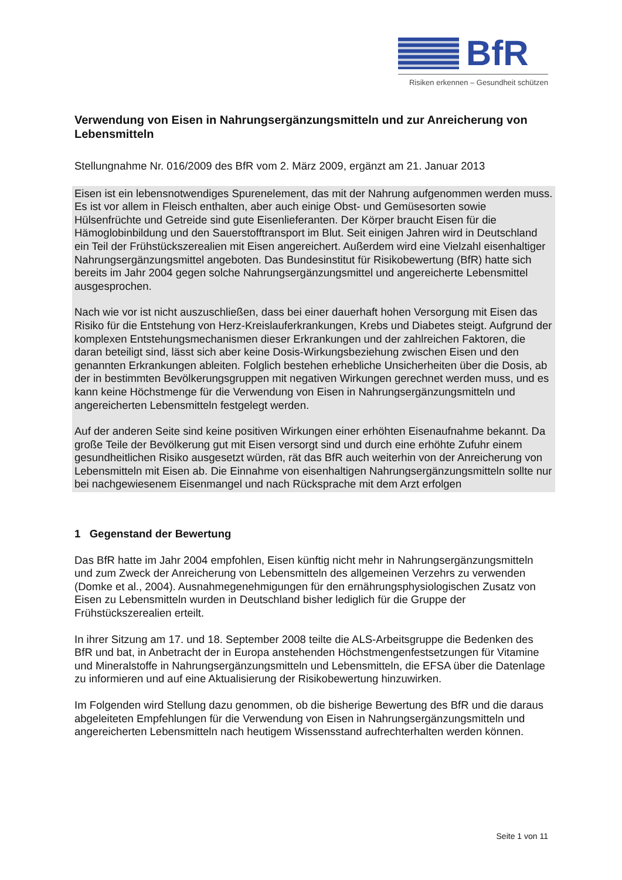BfR
Risiken erkennen – Gesundheit schützen
Verwendung von Eisen in Nahrungsergänzungsmitteln und zur Anreicherung von Lebensmitteln
Stellungnahme Nr. 016/2009 des BfR vom 2. März 2009, ergänzt am 21. Januar 2013
Eisen ist ein lebensnotwendiges Spurenelement, das mit der Nahrung aufgenommen werden muss. Es ist vor allem in Fleisch enthalten, aber auch einige Obst- und Gemüsesorten sowie Hülsenfrüchte und Getreide sind gute Eisenlieferanten. Der Körper braucht Eisen für die Hämoglobinbildung und den Sauerstofftransport im Blut. Seit einigen Jahren wird in Deutschland ein Teil der Frühstückszerealien mit Eisen angereichert. Außerdem wird eine Vielzahl eisenhaltiger Nahrungsergänzungsmittel angeboten. Das Bundesinstitut für Risikobewertung (BfR) hatte sich bereits im Jahr 2004 gegen solche Nahrungsergänzungsmittel und angereicherte Lebensmittel ausgesprochen.
Nach wie vor ist nicht auszuschließen, dass bei einer dauerhaft hohen Versorgung mit Eisen das Risiko für die Entstehung von Herz-Kreislauferkrankungen, Krebs und Diabetes steigt. Aufgrund der komplexen Entstehungsmechanismen dieser Erkrankungen und der zahlreichen Faktoren, die daran beteiligt sind, lässt sich aber keine Dosis-Wirkungsbeziehung zwischen Eisen und den genannten Erkrankungen ableiten. Folglich bestehen erhebliche Unsicherheiten über die Dosis, ab der in bestimmten Bevölkerungsgruppen mit negativen Wirkungen gerechnet werden muss, und es kann keine Höchstmenge für die Verwendung von Eisen in Nahrungsergänzungsmitteln und angereicherten Lebensmitteln festgelegt werden.
Auf der anderen Seite sind keine positiven Wirkungen einer erhöhten Eisenaufnahme bekannt. Da große Teile der Bevölkerung gut mit Eisen versorgt sind und durch eine erhöhte Zufuhr einem gesundheitlichen Risiko ausgesetzt würden, rät das BfR auch weiterhin von der Anreicherung von Lebensmitteln mit Eisen ab. Die Einnahme von eisenhaltigen Nahrungsergänzungsmitteln sollte nur bei nachgewiesenem Eisenmangel und nach Rücksprache mit dem Arzt erfolgen
1 Gegenstand der Bewertung
Das BfR hatte im Jahr 2004 empfohlen, Eisen künftig nicht mehr in Nahrungsergänzungsmitteln und zum Zweck der Anreicherung von Lebensmitteln des allgemeinen Verzehrs zu verwenden (Domke et al., 2004). Ausnahmegenehmigungen für den ernährungsphysiologischen Zusatz von Eisen zu Lebensmitteln wurden in Deutschland bisher lediglich für die Gruppe der Frühstückszerealien erteilt.
In ihrer Sitzung am 17. und 18. September 2008 teilte die ALS-Arbeitsgruppe die Bedenken des BfR und bat, in Anbetracht der in Europa anstehenden Höchstmengenfestsetzungen für Vitamine und Mineralstoffe in Nahrungsergänzungsmitteln und Lebensmitteln, die EFSA über die Datenlage zu informieren und auf eine Aktualisierung der Risikobewertung hinzuwirken.
Im Folgenden wird Stellung dazu genommen, ob die bisherige Bewertung des BfR und die daraus abgeleiteten Empfehlungen für die Verwendung von Eisen in Nahrungsergänzungsmitteln und angereicherten Lebensmitteln nach heutigem Wissensstand aufrechterhalten werden können.
Seite 1 von 11